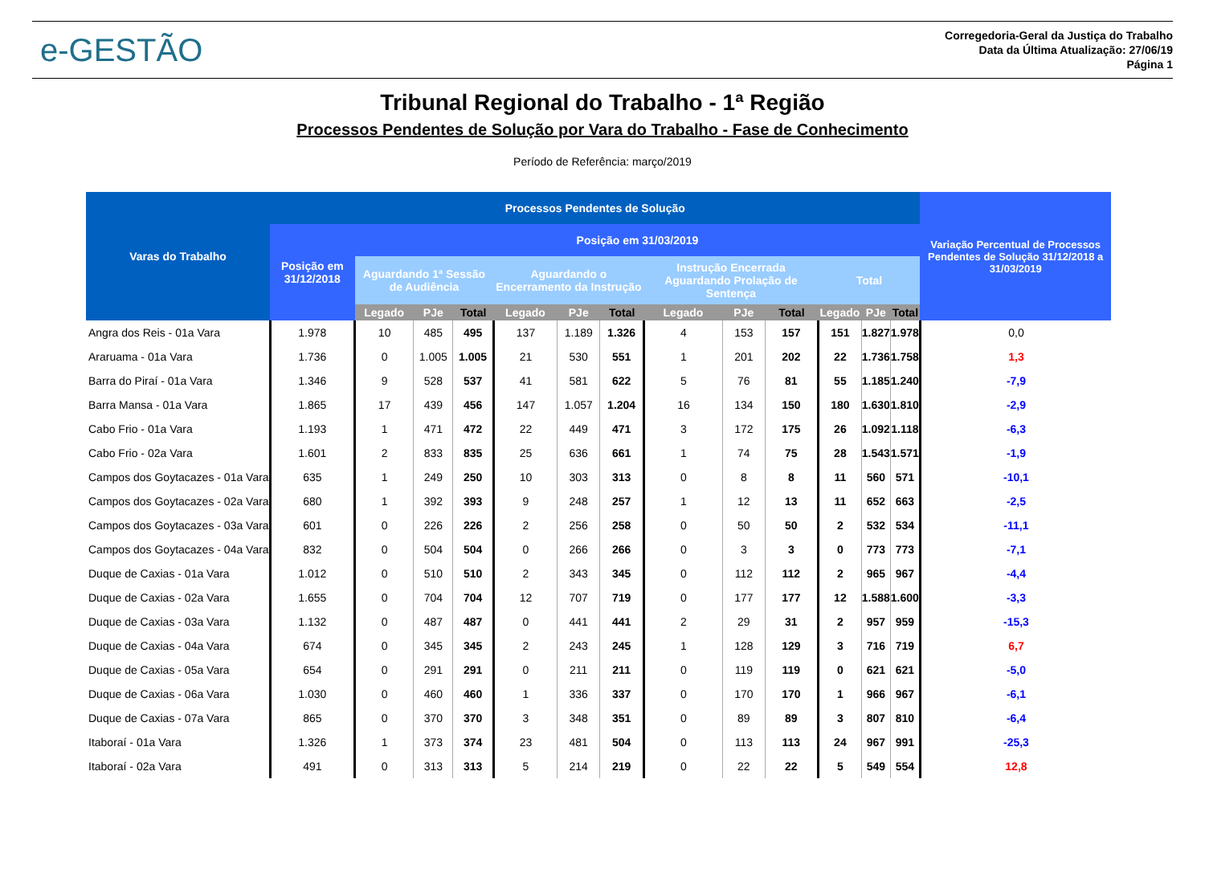e-GESTÃO
Corregedoria-Geral da Justiça do Trabalho
Data da Última Atualização: 27/06/19
Página 1
Tribunal Regional do Trabalho - 1ª Região
Processos Pendentes de Solução por Vara do Trabalho - Fase de Conhecimento
Período de Referência: março/2019
| Varas do Trabalho | Processos Pendentes de Solução | | | | | | | | | | | | | Variação Percentual de Processos Pendentes de Solução 31/12/2018 a 31/03/2019 |
| --- | --- | --- | --- | --- | --- | --- | --- | --- | --- | --- | --- | --- | --- | --- |
| | Posição em 31/12/2018 | Posição em 31/03/2019 | | | | | | | | | | | | |
| | | Aguardando 1ª Sessão de Audiência | | | Aguardando o Encerramento da Instrução | | | Instrução Encerrada Aguardando Prolação de Sentença | | | Total | | | |
| | | Legado | PJe | Total | Legado | PJe | Total | Legado | PJe | Total | Legado | PJe | Total | |
| Angra dos Reis - 01a Vara | 1.978 | 10 | 485 | 495 | 137 | 1.189 | 1.326 | 4 | 153 | 157 | 151 | 1.827 | 1.978 | 0,0 |
| Araruama - 01a Vara | 1.736 | 0 | 1.005 | 1.005 | 21 | 530 | 551 | 1 | 201 | 202 | 22 | 1.736 | 1.758 | 1,3 |
| Barra do Piraí - 01a Vara | 1.346 | 9 | 528 | 537 | 41 | 581 | 622 | 5 | 76 | 81 | 55 | 1.185 | 1.240 | -7,9 |
| Barra Mansa - 01a Vara | 1.865 | 17 | 439 | 456 | 147 | 1.057 | 1.204 | 16 | 134 | 150 | 180 | 1.630 | 1.810 | -2,9 |
| Cabo Frio - 01a Vara | 1.193 | 1 | 471 | 472 | 22 | 449 | 471 | 3 | 172 | 175 | 26 | 1.092 | 1.118 | -6,3 |
| Cabo Frio - 02a Vara | 1.601 | 2 | 833 | 835 | 25 | 636 | 661 | 1 | 74 | 75 | 28 | 1.543 | 1.571 | -1,9 |
| Campos dos Goytacazes - 01a Vara | 635 | 1 | 249 | 250 | 10 | 303 | 313 | 0 | 8 | 8 | 11 | 560 | 571 | -10,1 |
| Campos dos Goytacazes - 02a Vara | 680 | 1 | 392 | 393 | 9 | 248 | 257 | 1 | 12 | 13 | 11 | 652 | 663 | -2,5 |
| Campos dos Goytacazes - 03a Vara | 601 | 0 | 226 | 226 | 2 | 256 | 258 | 0 | 50 | 50 | 2 | 532 | 534 | -11,1 |
| Campos dos Goytacazes - 04a Vara | 832 | 0 | 504 | 504 | 0 | 266 | 266 | 0 | 3 | 3 | 0 | 773 | 773 | -7,1 |
| Duque de Caxias - 01a Vara | 1.012 | 0 | 510 | 510 | 2 | 343 | 345 | 0 | 112 | 112 | 2 | 965 | 967 | -4,4 |
| Duque de Caxias - 02a Vara | 1.655 | 0 | 704 | 704 | 12 | 707 | 719 | 0 | 177 | 177 | 12 | 1.588 | 1.600 | -3,3 |
| Duque de Caxias - 03a Vara | 1.132 | 0 | 487 | 487 | 0 | 441 | 441 | 2 | 29 | 31 | 2 | 957 | 959 | -15,3 |
| Duque de Caxias - 04a Vara | 674 | 0 | 345 | 345 | 2 | 243 | 245 | 1 | 128 | 129 | 3 | 716 | 719 | 6,7 |
| Duque de Caxias - 05a Vara | 654 | 0 | 291 | 291 | 0 | 211 | 211 | 0 | 119 | 119 | 0 | 621 | 621 | -5,0 |
| Duque de Caxias - 06a Vara | 1.030 | 0 | 460 | 460 | 1 | 336 | 337 | 0 | 170 | 170 | 1 | 966 | 967 | -6,1 |
| Duque de Caxias - 07a Vara | 865 | 0 | 370 | 370 | 3 | 348 | 351 | 0 | 89 | 89 | 3 | 807 | 810 | -6,4 |
| Itaboraí - 01a Vara | 1.326 | 1 | 373 | 374 | 23 | 481 | 504 | 0 | 113 | 113 | 24 | 967 | 991 | -25,3 |
| Itaboraí - 02a Vara | 491 | 0 | 313 | 313 | 5 | 214 | 219 | 0 | 22 | 22 | 5 | 549 | 554 | 12,8 |